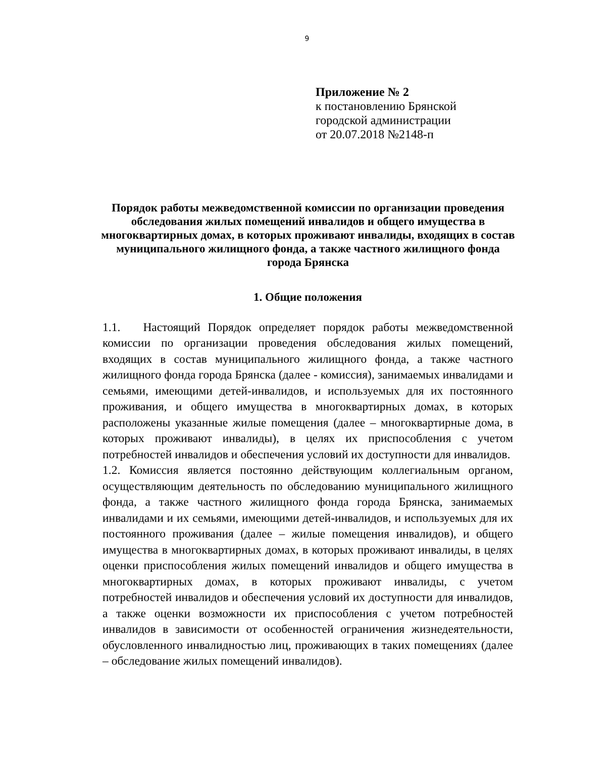9
Приложение № 2
к постановлению Брянской
городской администрации
от 20.07.2018 №2148-п
Порядок работы межведомственной комиссии по организации проведения обследования жилых помещений инвалидов и общего имущества в многоквартирных домах, в которых проживают инвалиды, входящих в состав муниципального жилищного фонда, а также частного жилищного фонда города Брянска
1. Общие положения
1.1. Настоящий Порядок определяет порядок работы межведомственной комиссии по организации проведения обследования жилых помещений, входящих в состав муниципального жилищного фонда, а также частного жилищного фонда города Брянска (далее - комиссия), занимаемых инвалидами и семьями, имеющими детей-инвалидов, и используемых для их постоянного проживания, и общего имущества в многоквартирных домах, в которых расположены указанные жилые помещения (далее – многоквартирные дома, в которых проживают инвалиды), в целях их приспособления с учетом потребностей инвалидов и обеспечения условий их доступности для инвалидов.
1.2. Комиссия является постоянно действующим коллегиальным органом, осуществляющим деятельность по обследованию муниципального жилищного фонда, а также частного жилищного фонда города Брянска, занимаемых инвалидами и их семьями, имеющими детей-инвалидов, и используемых для их постоянного проживания (далее – жилые помещения инвалидов), и общего имущества в многоквартирных домах, в которых проживают инвалиды, в целях оценки приспособления жилых помещений инвалидов и общего имущества в многоквартирных домах, в которых проживают инвалиды, с учетом потребностей инвалидов и обеспечения условий их доступности для инвалидов, а также оценки возможности их приспособления с учетом потребностей инвалидов в зависимости от особенностей ограничения жизнедеятельности, обусловленного инвалидностью лиц, проживающих в таких помещениях (далее – обследование жилых помещений инвалидов).